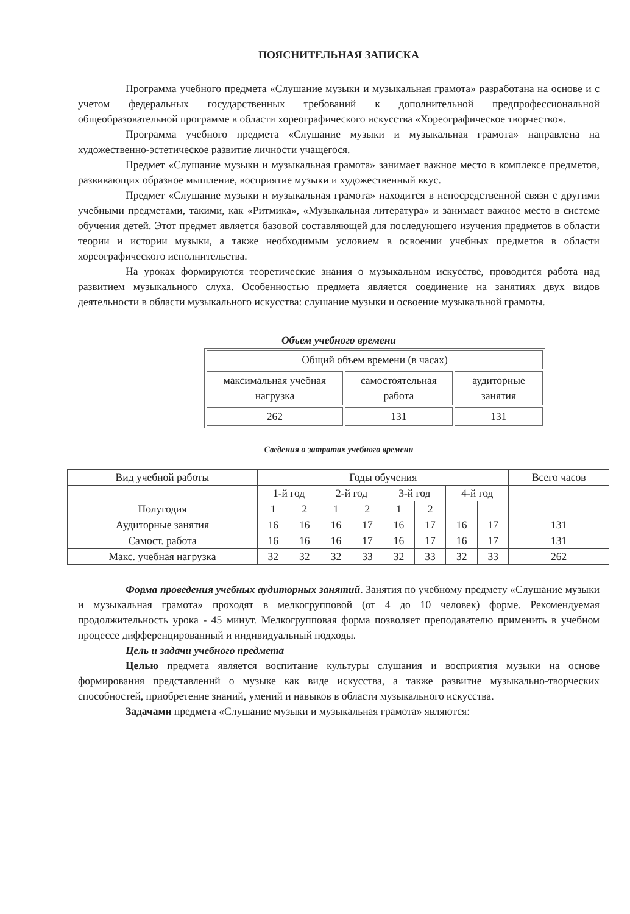ПОЯСНИТЕЛЬНАЯ ЗАПИСКА
Программа учебного предмета «Слушание музыки и музыкальная грамота» разработана на основе и с учетом федеральных государственных требований к дополнительной предпрофессиональной общеобразовательной программе в области хореографического искусства «Хореографическое творчество».
Программа учебного предмета «Слушание музыки и музыкальная грамота» направлена на художественно-эстетическое развитие личности учащегося.
Предмет «Слушание музыки и музыкальная грамота» занимает важное место в комплексе предметов, развивающих образное мышление, восприятие музыки и художественный вкус.
Предмет «Слушание музыки и музыкальная грамота» находится в непосредственной связи с другими учебными предметами, такими, как «Ритмика», «Музыкальная литература» и занимает важное место в системе обучения детей. Этот предмет является базовой составляющей для последующего изучения предметов в области теории и истории музыки, а также необходимым условием в освоении учебных предметов в области хореографического исполнительства.
На уроках формируются теоретические знания о музыкальном искусстве, проводится работа над развитием музыкального слуха. Особенностью предмета является соединение на занятиях двух видов деятельности в области музыкального искусства: слушание музыки и освоение музыкальной грамоты.
Объем учебного времени
| Общий объем времени (в часах) | | |
| максимальная учебная нагрузка | самостоятельная работа | аудиторные занятия |
| 262 | 131 | 131 |
Сведения о затратах учебного времени
| Вид учебной работы | Годы обучения | | | | | | | | Всего часов |
| | 1-й год | | 2-й год | | 3-й год | | 4-й год | | |
| Полугодия | 1 | 2 | 1 | 2 | 1 | 2 | | | |
| Аудиторные занятия | 16 | 16 | 16 | 17 | 16 | 17 | 16 | 17 | 131 |
| Самост. работа | 16 | 16 | 16 | 17 | 16 | 17 | 16 | 17 | 131 |
| Макс. учебная нагрузка | 32 | 32 | 32 | 33 | 32 | 33 | 32 | 33 | 262 |
Форма проведения учебных аудиторных занятий. Занятия по учебному предмету «Слушание музыки и музыкальная грамота» проходят в мелкогрупповой (от 4 до 10 человек) форме. Рекомендуемая продолжительность урока - 45 минут. Мелкогрупповая форма позволяет преподавателю применить в учебном процессе дифференцированный и индивидуальный подходы.
Цель и задачи учебного предмета
Целью предмета является воспитание культуры слушания и восприятия музыки на основе формирования представлений о музыке как виде искусства, а также развитие музыкально-творческих способностей, приобретение знаний, умений и навыков в области музыкального искусства.
Задачами предмета «Слушание музыки и музыкальная грамота» являются: